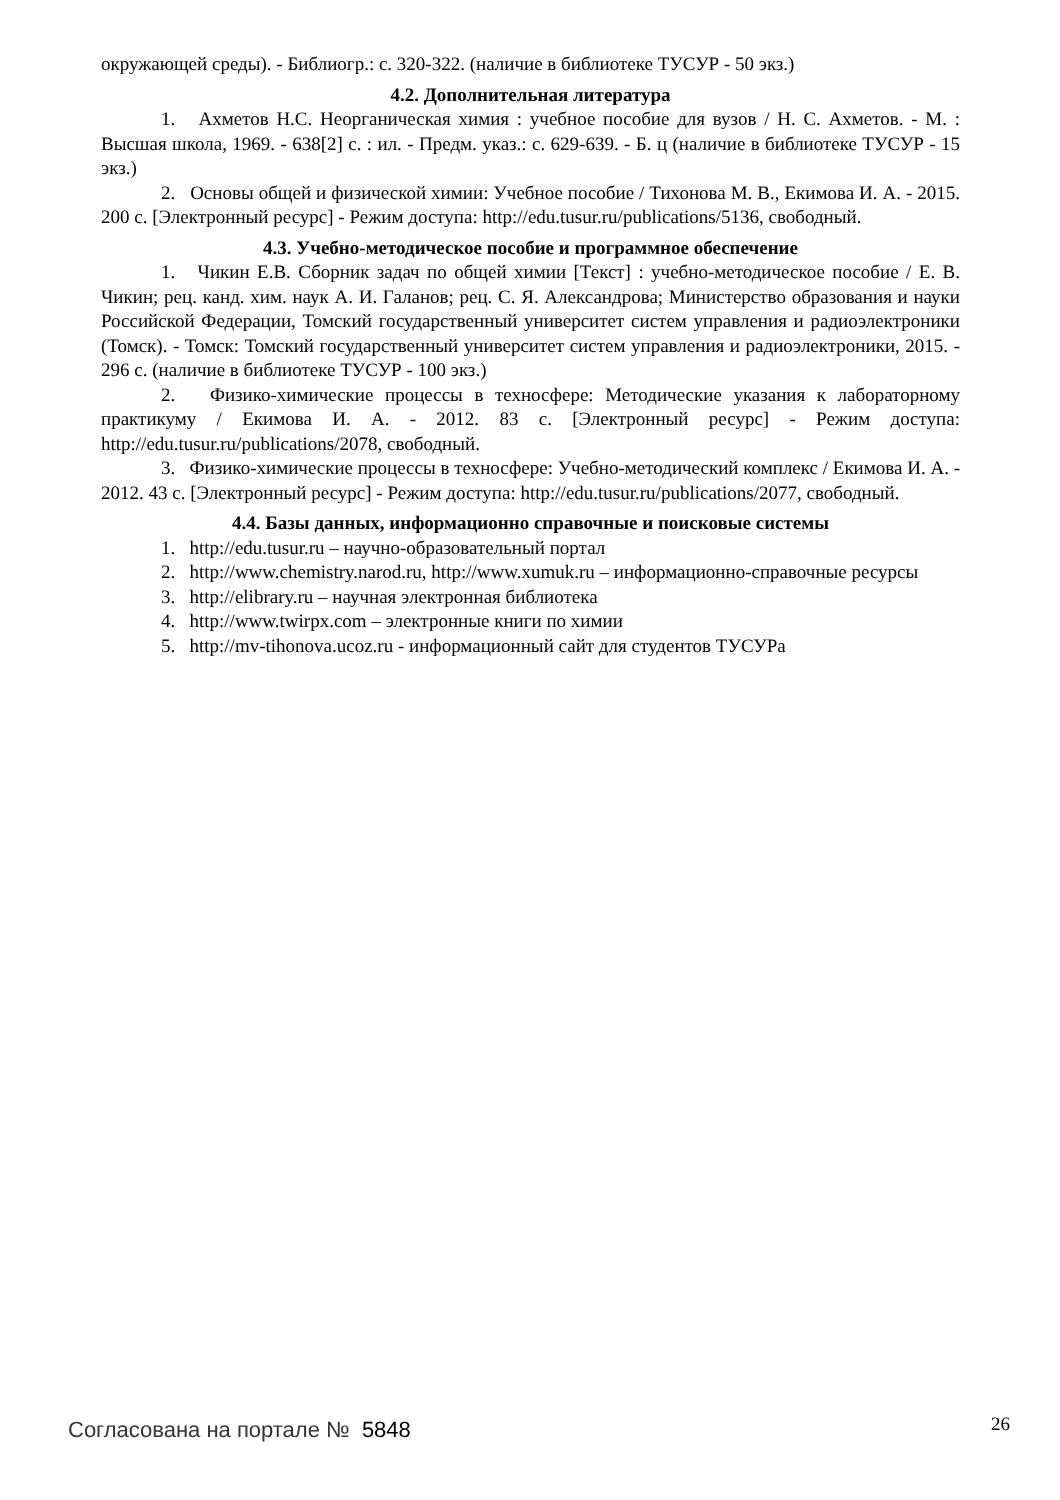окружающей среды). - Библиогр.: с. 320-322. (наличие в библиотеке ТУСУР - 50 экз.)
4.2. Дополнительная литература
1. Ахметов Н.С. Неорганическая химия : учебное пособие для вузов / Н. С. Ахметов. - М. : Высшая школа, 1969. - 638[2] с. : ил. - Предм. указ.: с. 629-639. - Б. ц (наличие в библиотеке ТУСУР - 15 экз.)
2. Основы общей и физической химии: Учебное пособие / Тихонова М. В., Екимова И. А. - 2015. 200 с. [Электронный ресурс] - Режим доступа: http://edu.tusur.ru/publications/5136, свободный.
4.3. Учебно-методическое пособие и программное обеспечение
1. Чикин Е.В. Сборник задач по общей химии [Текст] : учебно-методическое пособие / Е. В. Чикин; рец. канд. хим. наук А. И. Галанов; рец. С. Я. Александрова; Министерство образования и науки Российской Федерации, Томский государственный университет систем управления и радиоэлектроники (Томск). - Томск: Томский государственный университет систем управления и радиоэлектроники, 2015. - 296 с. (наличие в библиотеке ТУСУР - 100 экз.)
2. Физико-химические процессы в техносфере: Методические указания к лабораторному практикуму / Екимова И. А. - 2012. 83 с. [Электронный ресурс] - Режим доступа: http://edu.tusur.ru/publications/2078, свободный.
3. Физико-химические процессы в техносфере: Учебно-методический комплекс / Екимова И. А. - 2012. 43 с. [Электронный ресурс] - Режим доступа: http://edu.tusur.ru/publications/2077, свободный.
4.4. Базы данных, информационно справочные и поисковые системы
1. http://edu.tusur.ru – научно-образовательный портал
2. http://www.chemistry.narod.ru, http://www.xumuk.ru – информационно-справочные ресурсы
3. http://elibrary.ru – научная электронная библиотека
4. http://www.twirpx.com – электронные книги по химии
5. http://mv-tihonova.ucoz.ru - информационный сайт для студентов ТУСУРа
Согласована на портале № 5848 26